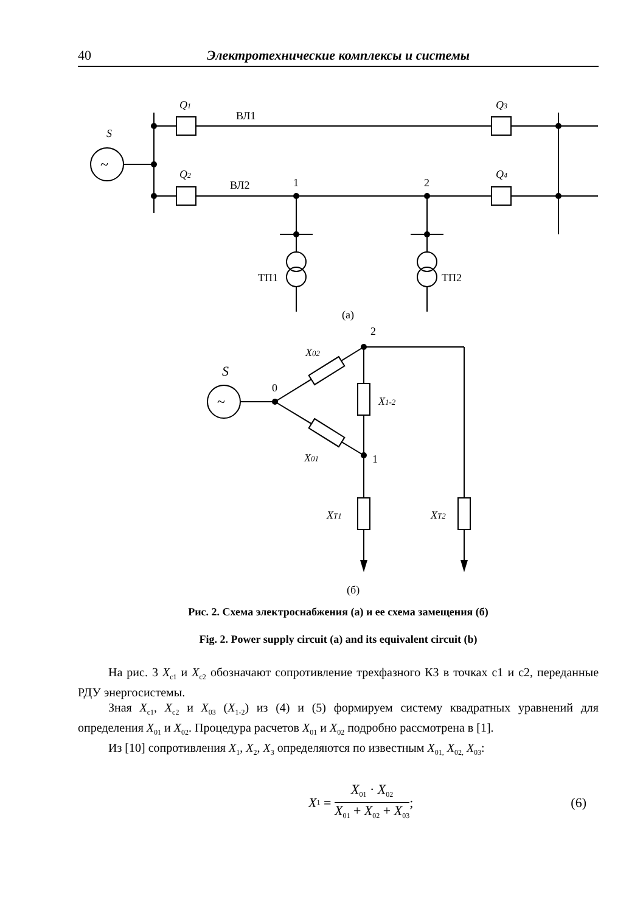40 Электротехнические комплексы и системы
~
~
S
Q1
ВЛ1
Q3
Q2
ВЛ2
1
2
Q4
ТП1
ТП2
(а)
2
S
0
X02
X1-2
X01
1
XT1
XT2
(б)
Рис. 2. Схема электроснабжения (а) и ее схема замещения (б)
Fig. 2. Power supply circuit (a) and its equivalent circuit (b)
На рис. 3 X<sub>c1</sub> и X<sub>c2</sub> обозначают сопротивление трехфазного КЗ в точках c1 и c2, переданные РДУ энергосистемы.
Зная X<sub>c1</sub>, X<sub>c2</sub> и X<sub>03</sub> (X<sub>1-2</sub>) из (4) и (5) формируем систему квадратных уравнений для определения X<sub>01</sub> и X<sub>02</sub>. Процедура расчетов X<sub>01</sub> и X<sub>02</sub> подробно рассмотрена в [1].
Из [10] сопротивления X<sub>1</sub>, X<sub>2</sub>, X<sub>3</sub> определяются по известным X<sub>01,</sub> X<sub>02,</sub> X<sub>03</sub>:
X<sub>1</sub> = X<sub>01</sub> · X<sub>02</sub> X<sub>01</sub> + X<sub>02</sub> + X<sub>03</sub>;
(6)